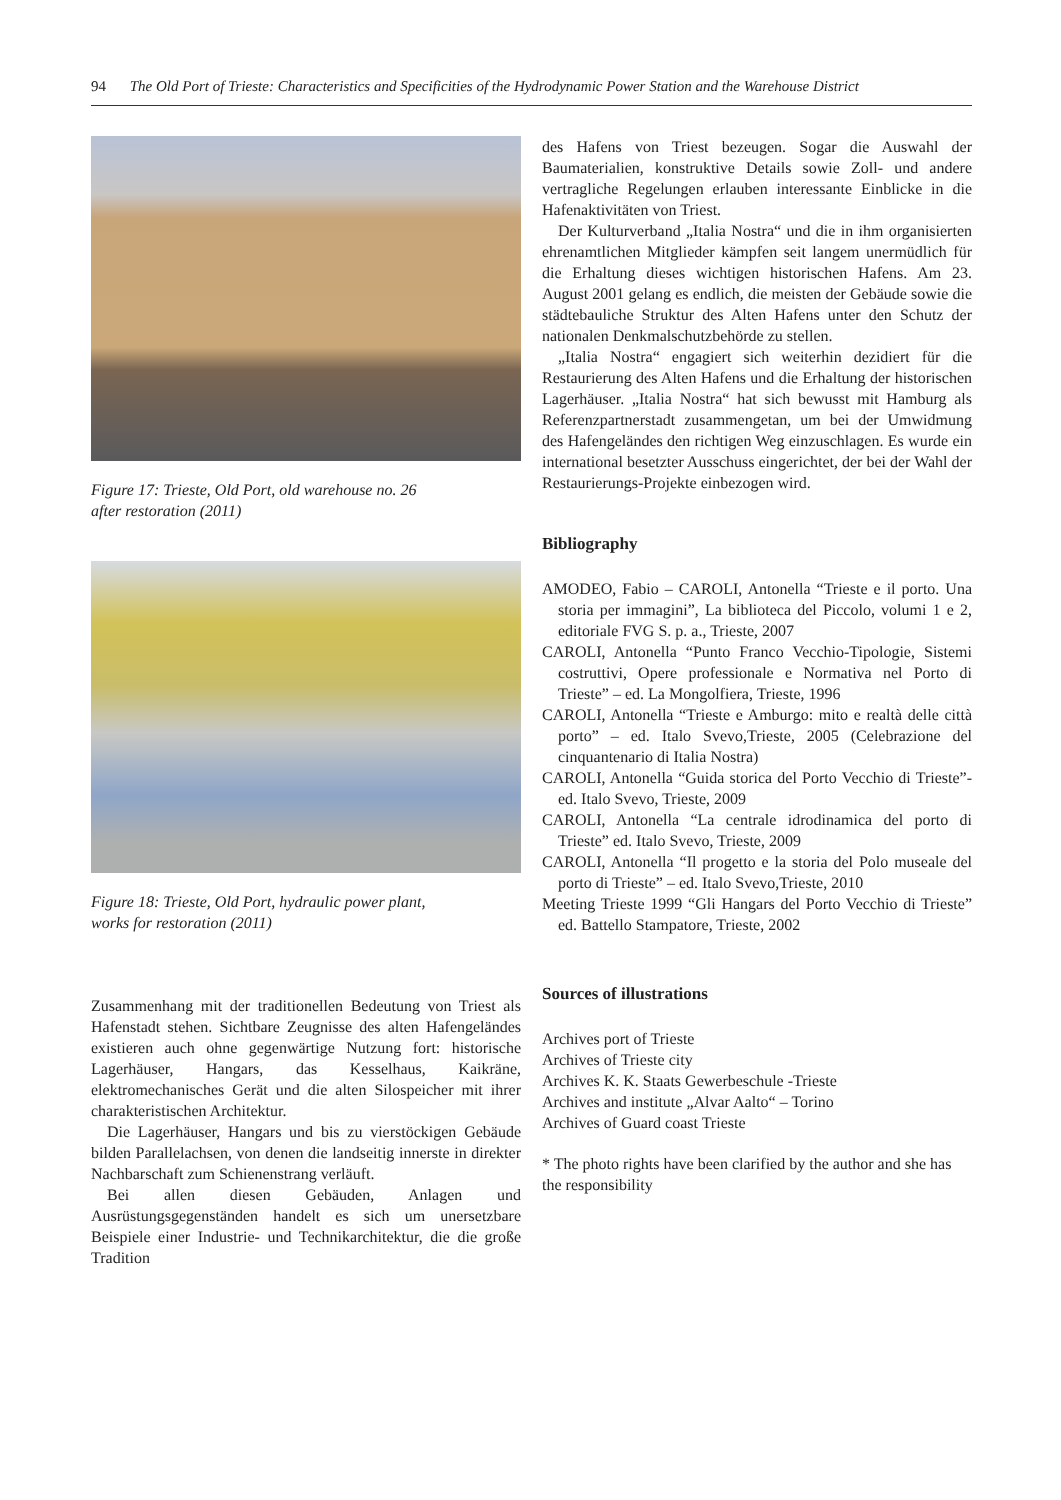94 The Old Port of Trieste: Characteristics and Specificities of the Hydrodynamic Power Station and the Warehouse District
Figure 17: Trieste, Old Port, old warehouse no. 26
after restoration (2011)
Figure 18: Trieste, Old Port, hydraulic power plant,
works for restoration (2011)
Zusammenhang mit der traditionellen Bedeutung von Triest als Hafenstadt stehen. Sichtbare Zeugnisse des alten Hafengeländes existieren auch ohne gegenwärtige Nutzung fort: historische Lagerhäuser, Hangars, das Kesselhaus, Kaikräne, elektromechanisches Gerät und die alten Silospeicher mit ihrer charakteristischen Architektur.
Die Lagerhäuser, Hangars und bis zu vierstöckigen Gebäude bilden Parallelachsen, von denen die landseitig innerste in direkter Nachbarschaft zum Schienenstrang verläuft.
Bei allen diesen Gebäuden, Anlagen und Ausrüstungsgegenständen handelt es sich um unersetzbare Beispiele einer Industrie- und Technikarchitektur, die die große Tradition
des Hafens von Triest bezeugen. Sogar die Auswahl der Baumaterialien, konstruktive Details sowie Zoll- und andere vertragliche Regelungen erlauben interessante Einblicke in die Hafenaktivitäten von Triest.
Der Kulturverband „Italia Nostra“ und die in ihm organisierten ehrenamtlichen Mitglieder kämpfen seit langem unermüdlich für die Erhaltung dieses wichtigen historischen Hafens. Am 23. August 2001 gelang es endlich, die meisten der Gebäude sowie die städtebauliche Struktur des Alten Hafens unter den Schutz der nationalen Denkmalschutzbehörde zu stellen.
„Italia Nostra“ engagiert sich weiterhin dezidiert für die Restaurierung des Alten Hafens und die Erhaltung der historischen Lagerhäuser. „Italia Nostra“ hat sich bewusst mit Hamburg als Referenzpartnerstadt zusammengetan, um bei der Umwidmung des Hafengeländes den richtigen Weg einzuschlagen. Es wurde ein international besetzter Ausschuss eingerichtet, der bei der Wahl der Restaurierungs-Projekte einbezogen wird.
Bibliography
AMODEO, Fabio – CAROLI, Antonella “Trieste e il porto. Una storia per immagini”, La biblioteca del Piccolo, volumi 1 e 2, editoriale FVG S. p. a., Trieste, 2007
CAROLI, Antonella “Punto Franco Vecchio-Tipologie, Sistemi costruttivi, Opere professionale e Normativa nel Porto di Trieste” – ed. La Mongolfiera, Trieste, 1996
CAROLI, Antonella “Trieste e Amburgo: mito e realtà delle città porto” – ed. Italo Svevo,Trieste, 2005 (Celebrazione del cinquantenario di Italia Nostra)
CAROLI, Antonella “Guida storica del Porto Vecchio di Trieste”- ed. Italo Svevo, Trieste, 2009
CAROLI, Antonella “La centrale idrodinamica del porto di Trieste” ed. Italo Svevo, Trieste, 2009
CAROLI, Antonella “Il progetto e la storia del Polo museale del porto di Trieste” – ed. Italo Svevo,Trieste, 2010
Meeting Trieste 1999 “Gli Hangars del Porto Vecchio di Trieste” ed. Battello Stampatore, Trieste, 2002
Sources of illustrations
Archives port of Trieste
Archives of Trieste city
Archives K. K. Staats Gewerbeschule -Trieste
Archives and institute „Alvar Aalto“ – Torino
Archives of Guard coast Trieste
* The photo rights have been clarified by the author and she has the responsibility